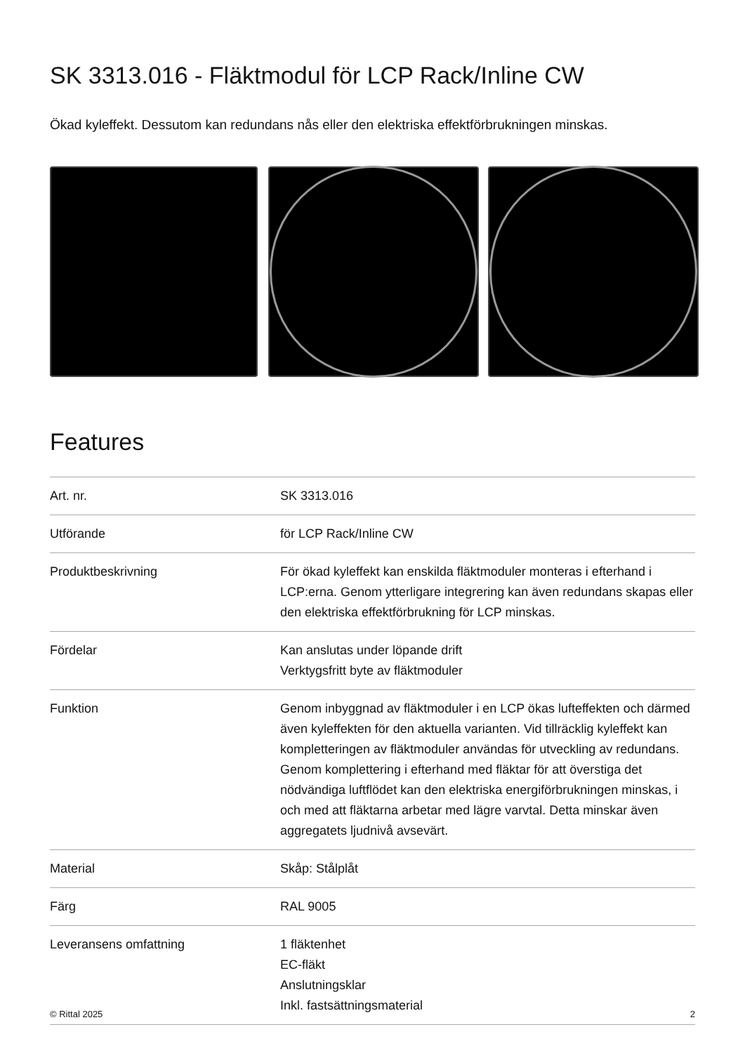SK 3313.016 - Fläktmodul för LCP Rack/Inline CW
Ökad kyleffekt. Dessutom kan redundans nås eller den elektriska effektförbrukningen minskas.
Features
| Art. nr. | SK 3313.016 |
| Utförande | för LCP Rack/Inline CW |
| Produktbeskrivning | För ökad kyleffekt kan enskilda fläktmoduler monteras i efterhand i LCP:erna. Genom ytterligare integrering kan även redundans skapas eller den elektriska effektförbrukning för LCP minskas. |
| Fördelar | Kan anslutas under löpande drift Verktygsfritt byte av fläktmoduler |
| Funktion | Genom inbyggnad av fläktmoduler i en LCP ökas lufteffekten och därmed även kyleffekten för den aktuella varianten. Vid tillräcklig kyleffekt kan kompletteringen av fläktmoduler användas för utveckling av redundans. Genom komplettering i efterhand med fläktar för att överstiga det nödvändiga luftflödet kan den elektriska energiförbrukningen minskas, i och med att fläktarna arbetar med lägre varvtal. Detta minskar även aggregatets ljudnivå avsevärt. |
| Material | Skåp: Stålplåt |
| Färg | RAL 9005 |
| Leveransens omfattning | 1 fläktenhet EC-fläkt Anslutningsklar Inkl. fastsättningsmaterial |
© Rittal 2025 2